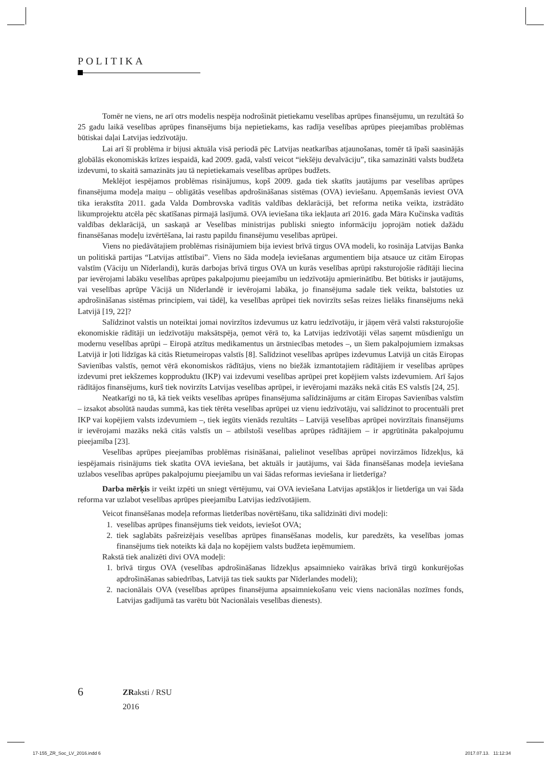POLITIKA
Tomēr ne viens, ne arī otrs modelis nespēja nodrošināt pietiekamu veselības aprūpes finansējumu, un rezultātā šo 25 gadu laikā veselības aprūpes finansējums bija nepietiekams, kas radīja veselības aprūpes pieejamības problēmas būtiskai daļai Latvijas iedzīvotāju.
Lai arī šī problēma ir bijusi aktuāla visā periodā pēc Latvijas neatkarības atjaunošanas, tomēr tā īpaši saasinājās globālās ekonomiskās krīzes iespaidā, kad 2009. gadā, valstī veicot “iekšēju devalvāciju”, tika samazināti valsts budžeta izdevumi, to skaitā samazināts jau tā nepietiekamais veselības aprūpes budžets.
Meklējot iespējamos problēmas risinājumus, kopš 2009. gada tiek skatīts jautājums par veselības aprūpes finansējuma modeļa maiņu – obligātās veselības apdrošināšanas sistēmas (OVA) ieviešanu. Apņemšanās ieviest OVA tika ierakstīta 2011. gada Valda Dombrovska vadītās valdības deklarācijā, bet reforma netika veikta, izstrādāto likumprojektu atcēla pēc skatīšanas pirmajā lasījumā. OVA ieviešana tika iekļauta arī 2016. gada Māra Kučinska vadītās valdības deklarācijā, un saskaņā ar Veselības ministrijas publiski sniegto informāciju joprojām notiek dažādu finansēšanas modeļu izvērtēšana, lai rastu papildu finansējumu veselības aprūpei.
Viens no piedāvātajiem problēmas risinājumiem bija ieviest brīvā tirgus OVA modeli, ko rosināja Latvijas Banka un politiskā partijas “Latvijas attīstībai”. Viens no šāda modeļa ieviešanas argumentiem bija atsauce uz citām Eiropas valstīm (Vāciju un Nīderlandi), kurās darbojas brīvā tirgus OVA un kurās veselības aprūpi raksturojošie rādītāji liecina par ievērojami labāku veselības aprūpes pakalpojumu pieejamību un iedzīvotāju apmierinātību. Bet būtisks ir jautājums, vai veselības aprūpe Vācijā un Nīderlandē ir ievērojami labāka, jo finansējuma sadale tiek veikta, balstoties uz apdrošināšanas sistēmas principiem, vai tādēļ, ka veselības aprūpei tiek novirzīts sešas reizes lielāks finansējums nekā Latvijā [19, 22]?
Salīdzinot valstis un noteiktai jomai novirzītos izdevumus uz katru iedzīvotāju, ir jāņem vērā valsti raksturojošie ekonomiskie rādītāji un iedzīvotāju maksātspēja, ņemot vērā to, ka Latvijas iedzīvotāji vēlas saņemt mūsdienīgu un modernu veselības aprūpi – Eiropā atzītus medikamentus un ārstniecības metodes –, un šiem pakalpojumiem izmaksas Latvijā ir ļoti līdzīgas kā citās Rietumeiropas valstīs [8]. Salīdzinot veselības aprūpes izdevumus Latvijā un citās Eiropas Savienības valstīs, ņemot vērā ekonomiskos rādītājus, viens no biežāk izmantotajiem rādītājiem ir veselības aprūpes izdevumi pret iekšzemes kopproduktu (IKP) vai izdevumi veselības aprūpei pret kopējiem valsts izdevumiem. Arī šajos rādītājos finansējums, kurš tiek novirzīts Latvijas veselības aprūpei, ir ievērojami mazāks nekā citās ES valstīs [24, 25].
Neatkarīgi no tā, kā tiek veikts veselības aprūpes finansējuma salīdzinājums ar citām Eiropas Savienības valstīm – izsakot absolūtā naudas summā, kas tiek tērēta veselības aprūpei uz vienu iedzīvotāju, vai salīdzinot to procentuāli pret IKP vai kopējiem valsts izdevumiem –, tiek iegūts vienāds rezultāts – Latvijā veselības aprūpei novirzītais finansējums ir ievērojami mazāks nekā citās valstīs un – atbilstoši veselības aprūpes rādītājiem – ir apgrūtināta pakalpojumu pieejamība [23].
Veselības aprūpes pieejamības problēmas risināšanai, palielinot veselības aprūpei novirzāmos līdzekļus, kā iespējamais risinājums tiek skatīta OVA ieviešana, bet aktuāls ir jautājums, vai šāda finansēšanas modeļa ieviešana uzlabos veselības aprūpes pakalpojumu pieejamību un vai šādas reformas ieviešana ir lietderīga?
Darba mērķis ir veikt izpēti un sniegt vērtējumu, vai OVA ieviešana Latvijas apstākļos ir lietderīga un vai šāda reforma var uzlabot veselības aprūpes pieejamību Latvijas iedzīvotājiem.
Veicot finansēšanas modeļa reformas lietderības novērtēšanu, tika salīdzināti divi modeļi:
1. veselības aprūpes finansējums tiek veidots, ieviešot OVA;
2. tiek saglabāts pašreizējais veselības aprūpes finansēšanas modelis, kur paredzēts, ka veselības jomas finansējums tiek noteikts kā daļa no kopējiem valsts budžeta ieņēmumiem.
Rakstā tiek analizēti divi OVA modeļi:
1. brīvā tirgus OVA (veselības apdrošināšanas līdzekļus apsaimnieko vairākas brīvā tirgū konkurējošas apdrošināšanas sabiedrības, Latvijā tas tiek saukts par Nīderlandes modeli);
2. nacionālais OVA (veselības aprūpes finansējuma apsaimniekošanu veic viens nacionālas nozīmes fonds, Latvijas gadījumā tas varētu būt Nacionālais veselības dienests).
6
ZRaksti / RSU
2016
17-155_ZR_Soc_LV_2016.indd 6 2017.07.13. 11:12:34